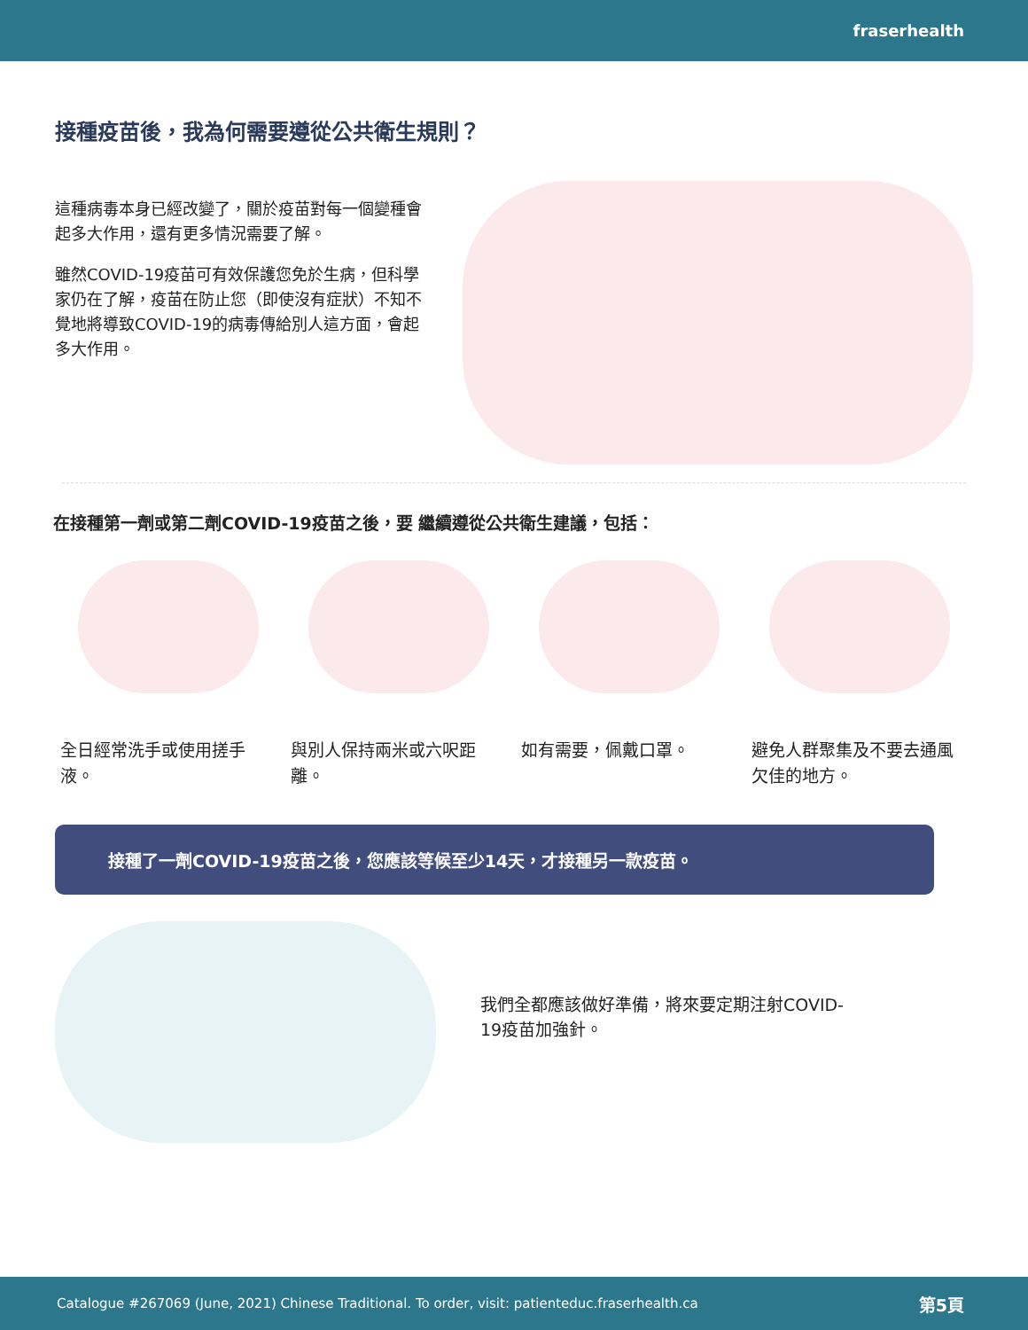fraserhealth
接種疫苗後，我為何需要遵從公共衛生規則？
這種病毒本身已經改變了，關於疫苗對每一個變種會起多大作用，還有更多情況需要了解。
雖然COVID-19疫苗可有效保護您免於生病，但科學家仍在了解，疫苗在防止您（即使沒有症狀）不知不覺地將導致COVID-19的病毒傳給別人這方面，會起多大作用。
在接種第一劑或第二劑COVID-19疫苗之後，要 繼續遵從公共衛生建議，包括：
全日經常洗手或使用搓手液。 與別人保持兩米或六呎距離。 如有需要，佩戴口罩。 避免人群聚集及不要去通風欠佳的地方。
接種了一劑COVID-19疫苗之後，您應該等候至少14天，才接種另一款疫苗。
我們全都應該做好準備，將來要定期注射COVID-19疫苗加強針。
Catalogue #267069 (June, 2021) Chinese Traditional. To order, visit: patienteduc.fraserhealth.ca 第5頁